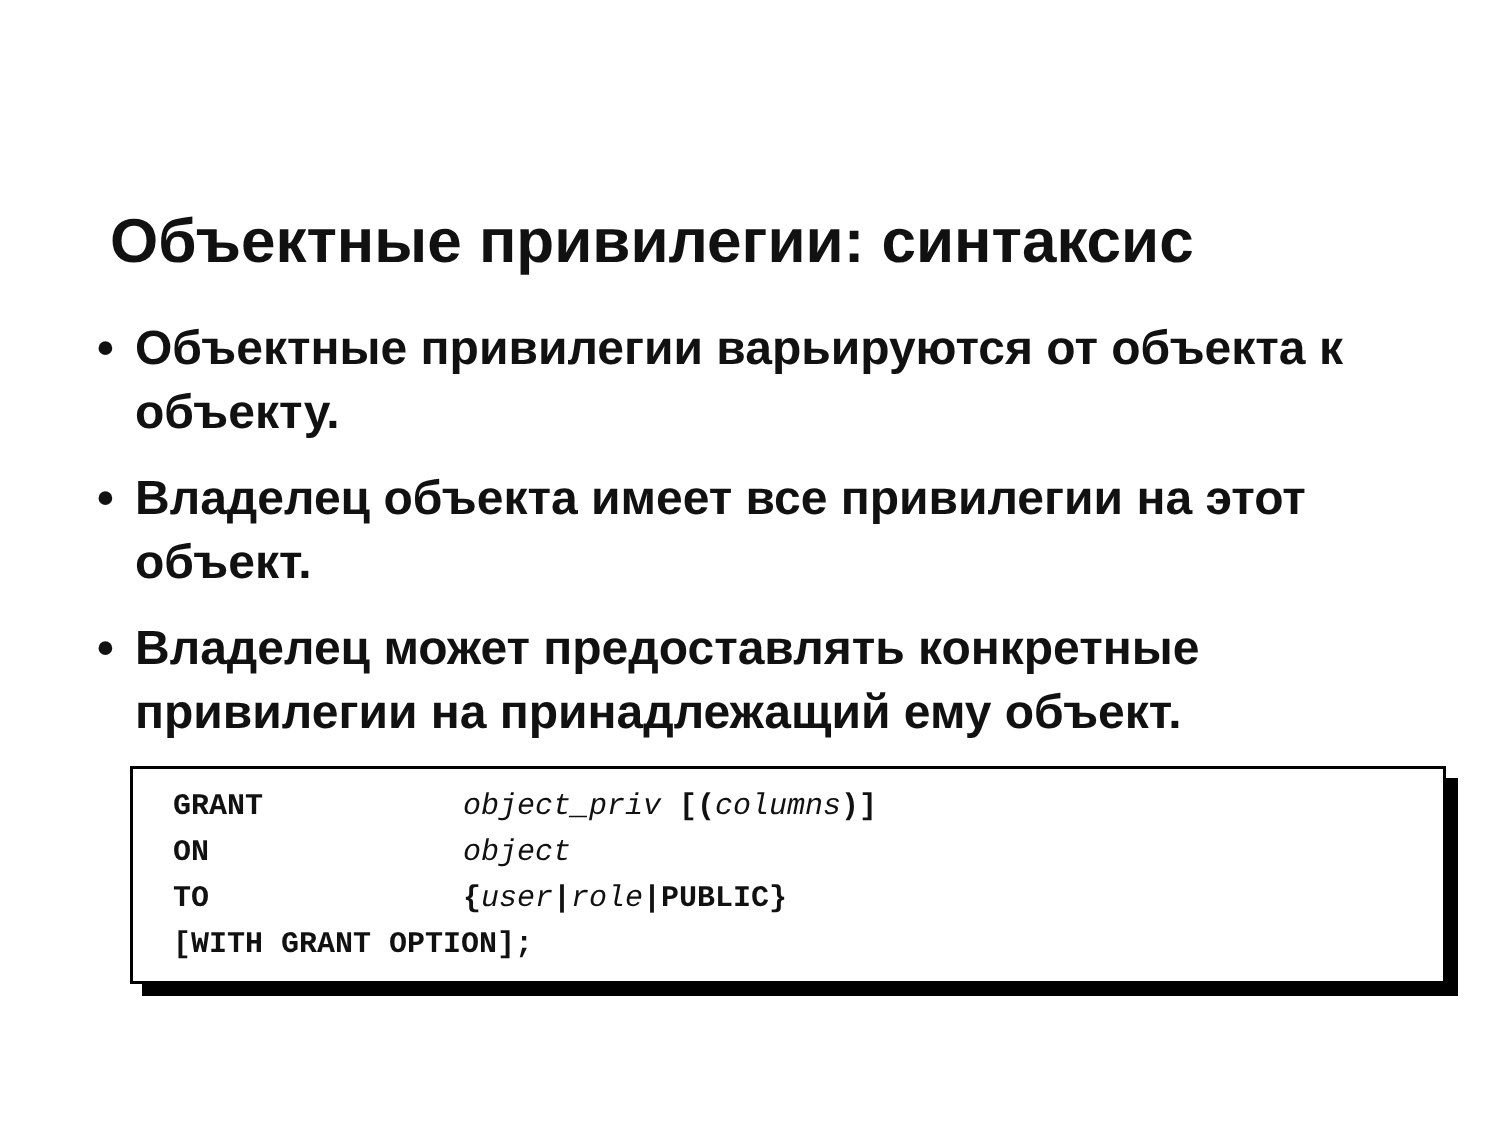Объектные привилегии: синтаксис
• Объектные привилегии варьируются от объекта к объекту.
• Владелец объекта имеет все привилегии на этот объект.
• Владелец может предоставлять конкретные привилегии на принадлежащий ему объект.
| GRANT | object_priv [( columns )] |
| ON | object |
| TO | { user / role /PUBLIC} |
| [WITH GRANT OPTION]; | |